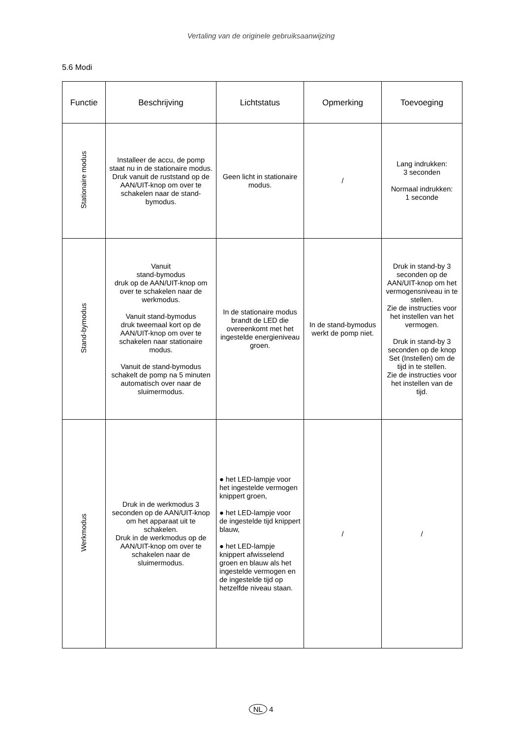Vertaling van de originele gebruiksaanwijzing
5.6 Modi
| Functie | Beschrijving | Lichtstatus | Opmerking | Toevoeging |
| --- | --- | --- | --- | --- |
| Stationaire modus | Installeer de accu, de pomp staat nu in de stationaire modus. Druk vanuit de ruststand op de AAN/UIT-knop om over te schakelen naar de stand-bymodus. | Geen licht in stationaire modus. | / | Lang indrukken: 3 seconden Normaal indrukken: 1 seconde |
| Stand-bymodus | Vanuit stand-bymodus druk op de AAN/UIT-knop om over te schakelen naar de werkmodus. Vanuit stand-bymodus druk tweemaal kort op de AAN/UIT-knop om over te schakelen naar stationaire modus. Vanuit de stand-bymodus schakelt de pomp na 5 minuten automatisch over naar de sluimermodus. | In de stationaire modus brandt de LED die overeenkomt met het ingestelde energieniveau groen. | In de stand-bymodus werkt de pomp niet. | Druk in stand-by 3 seconden op de AAN/UIT-knop om het vermogensniveau in te stellen. Zie de instructies voor het instellen van het vermogen. Druk in stand-by 3 seconden op de knop Set (Instellen) om de tijd in te stellen. Zie de instructies voor het instellen van de tijd. |
| Werkmodus | Druk in de werkmodus 3 seconden op de AAN/UIT-knop om het apparaat uit te schakelen. Druk in de werkmodus op de AAN/UIT-knop om over te schakelen naar de sluimermodus. | ● het LED-lampje voor het ingestelde vermogen knippert groen, ● het LED-lampje voor de ingestelde tijd knippert blauw, ● het LED-lampje knippert afwisselend groen en blauw als het ingestelde vermogen en de ingestelde tijd op hetzelfde niveau staan. | / | / |
NL 4